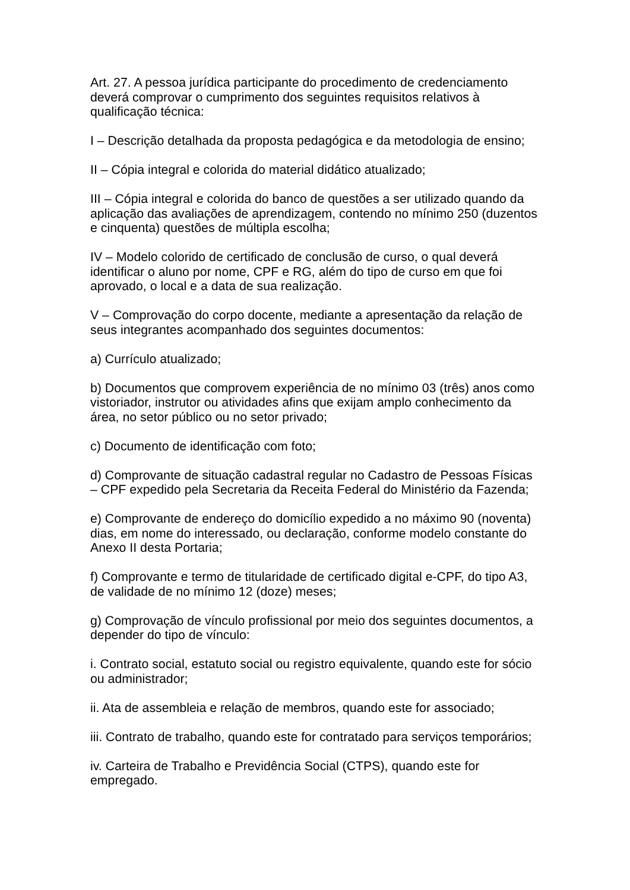Art. 27. A pessoa jurídica participante do procedimento de credenciamento deverá comprovar o cumprimento dos seguintes requisitos relativos à qualificação técnica:
I – Descrição detalhada da proposta pedagógica e da metodologia de ensino;
II – Cópia integral e colorida do material didático atualizado;
III – Cópia integral e colorida do banco de questões a ser utilizado quando da aplicação das avaliações de aprendizagem, contendo no mínimo 250 (duzentos e cinquenta) questões de múltipla escolha;
IV – Modelo colorido de certificado de conclusão de curso, o qual deverá identificar o aluno por nome, CPF e RG, além do tipo de curso em que foi aprovado, o local e a data de sua realização.
V – Comprovação do corpo docente, mediante a apresentação da relação de seus integrantes acompanhado dos seguintes documentos:
a) Currículo atualizado;
b) Documentos que comprovem experiência de no mínimo 03 (três) anos como vistoriador, instrutor ou atividades afins que exijam amplo conhecimento da área, no setor público ou no setor privado;
c) Documento de identificação com foto;
d) Comprovante de situação cadastral regular no Cadastro de Pessoas Físicas – CPF expedido pela Secretaria da Receita Federal do Ministério da Fazenda;
e) Comprovante de endereço do domicílio expedido a no máximo 90 (noventa) dias, em nome do interessado, ou declaração, conforme modelo constante do Anexo II desta Portaria;
f) Comprovante e termo de titularidade de certificado digital e-CPF, do tipo A3, de validade de no mínimo 12 (doze) meses;
g) Comprovação de vínculo profissional por meio dos seguintes documentos, a depender do tipo de vínculo:
i. Contrato social, estatuto social ou registro equivalente, quando este for sócio ou administrador;
ii. Ata de assembleia e relação de membros, quando este for associado;
iii. Contrato de trabalho, quando este for contratado para serviços temporários;
iv. Carteira de Trabalho e Previdência Social (CTPS), quando este for empregado.